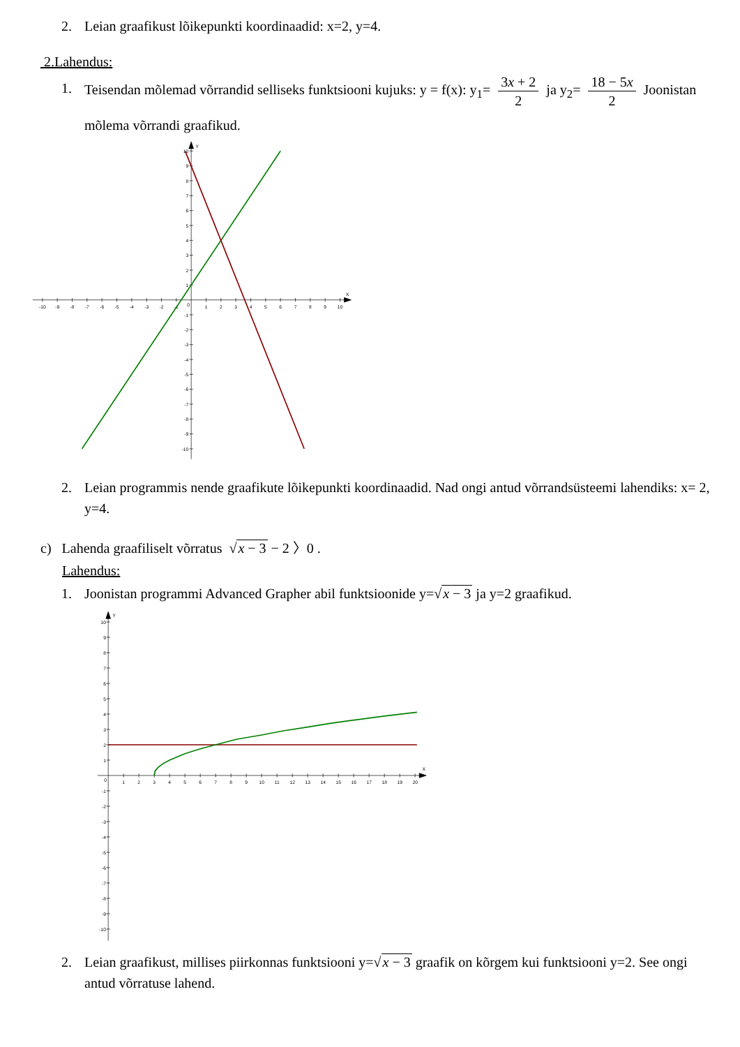2. Leian graafikust lõikepunkti koordinaadid: x=2, y=4.
2.Lahendus:
1. Teisendan mõlemad võrrandid selliseks funktsiooni kujuks: y = f(x): y<sub>1</sub>= 3x + 2 2 ja y<sub>2</sub>= 18 − 5x 2 Joonistan mõlema võrrandi graafikud.
-10
-9
-8
-7
-6
-5
-4
-3
-2
-1
0
1
2
3
4
5
6
7
8
9
10
X
Y
10
9
8
7
6
5
4
3
2
1
-1
-2
-3
-4
-5
-6
-7
-8
-9
-10
2. Leian programmis nende graafikute lõikepunkti koordinaadid. Nad ongi antud võrrandsüsteemi lahendiks: x= 2, y=4.
c) Lahenda graafiliselt võrratus √x − 3 − 2 〉0 .
Lahendus:
1. Joonistan programmi Advanced Grapher abil funktsioonide y=√x − 3 ja y=2 graafikud.
0
1
2
3
4
5
6
7
8
9
10
11
12
13
14
15
16
17
18
19
20
X
Y
10
9
8
7
6
5
4
3
2
1
-1
-2
-3
-4
-5
-6
-7
-8
-9
-10
2. Leian graafikust, millises piirkonnas funktsiooni y=√x − 3 graafik on kõrgem kui funktsiooni y=2. See ongi antud võrratuse lahend.